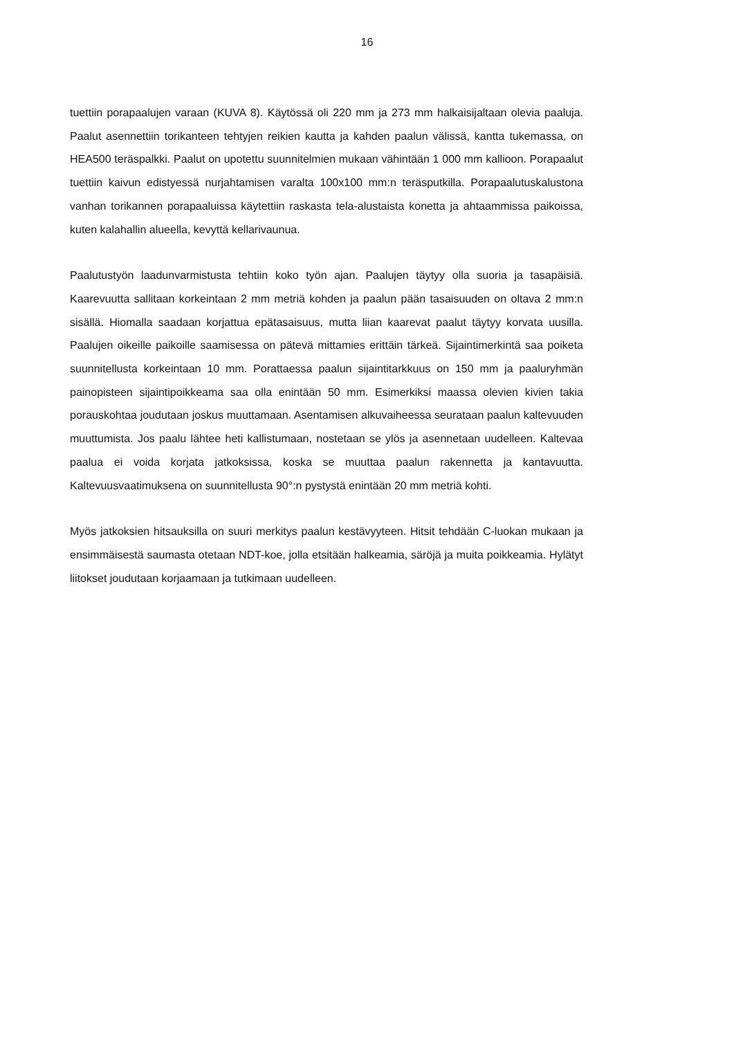16
tuettiin porapaalujen varaan (KUVA 8). Käytössä oli 220 mm ja 273 mm halkaisijaltaan olevia paaluja. Paalut asennettiin torikanteen tehtyjen reikien kautta ja kahden paalun välissä, kantta tukemassa, on HEA500 teräspalkki. Paalut on upotettu suunnitelmien mukaan vähintään 1 000 mm kallioon. Porapaalut tuettiin kaivun edistyessä nurjahtamisen varalta 100x100 mm:n teräsputkilla. Porapaalutuskalustona vanhan torikannen porapaaluissa käytettiin raskasta tela-alustaista konetta ja ahtaammissa paikoissa, kuten kalahallin alueella, kevyttä kellarivaunua.
Paalutustyön laadunvarmistusta tehtiin koko työn ajan. Paalujen täytyy olla suoria ja tasapäisiä. Kaarevuutta sallitaan korkeintaan 2 mm metriä kohden ja paalun pään tasaisuuden on oltava 2 mm:n sisällä. Hiomalla saadaan korjattua epätasaisuus, mutta liian kaarevat paalut täytyy korvata uusilla. Paalujen oikeille paikoille saamisessa on pätevä mittamies erittäin tärkeä. Sijaintimerkintä saa poiketa suunnitellusta korkeintaan 10 mm. Porattaessa paalun sijaintitarkkuus on 150 mm ja paaluryhmän painopisteen sijaintipoikkeama saa olla enintään 50 mm. Esimerkiksi maassa olevien kivien takia porauskohtaa joudutaan joskus muuttamaan. Asentamisen alkuvaiheessa seurataan paalun kaltevuuden muuttumista. Jos paalu lähtee heti kallistumaan, nostetaan se ylös ja asennetaan uudelleen. Kaltevaa paalua ei voida korjata jatkoksissa, koska se muuttaa paalun rakennetta ja kantavuutta. Kaltevuusvaatimuksena on suunnitellusta 90°:n pystystä enintään 20 mm metriä kohti.
Myös jatkoksien hitsauksilla on suuri merkitys paalun kestävyyteen. Hitsit tehdään C-luokan mukaan ja ensimmäisestä saumasta otetaan NDT-koe, jolla etsitään halkeamia, säröjä ja muita poikkeamia. Hylätyt liitokset joudutaan korjaamaan ja tutkimaan uudelleen.